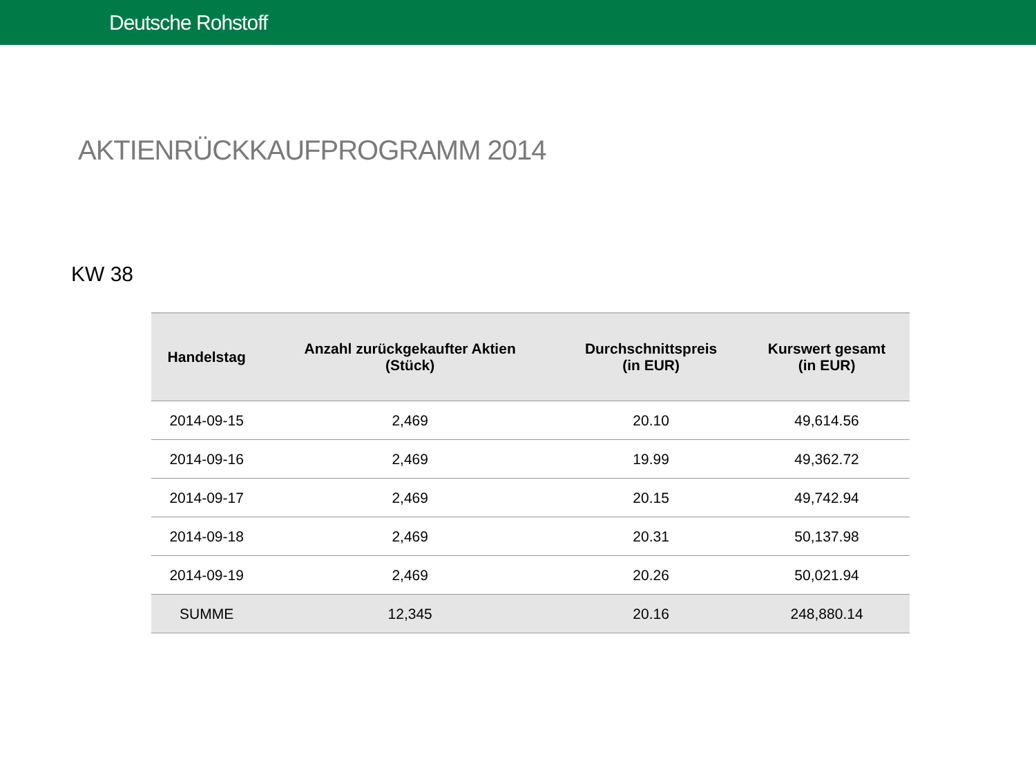Deutsche Rohstoff
AKTIENRÜCKKAUFPROGRAMM 2014
KW 38
| Handelstag | Anzahl zurückgekaufter Aktien (Stück) | Durchschnittspreis (in EUR) | Kurswert gesamt (in EUR) |
| --- | --- | --- | --- |
| 2014-09-15 | 2,469 | 20.10 | 49,614.56 |
| 2014-09-16 | 2,469 | 19.99 | 49,362.72 |
| 2014-09-17 | 2,469 | 20.15 | 49,742.94 |
| 2014-09-18 | 2,469 | 20.31 | 50,137.98 |
| 2014-09-19 | 2,469 | 20.26 | 50,021.94 |
| SUMME | 12,345 | 20.16 | 248,880.14 |